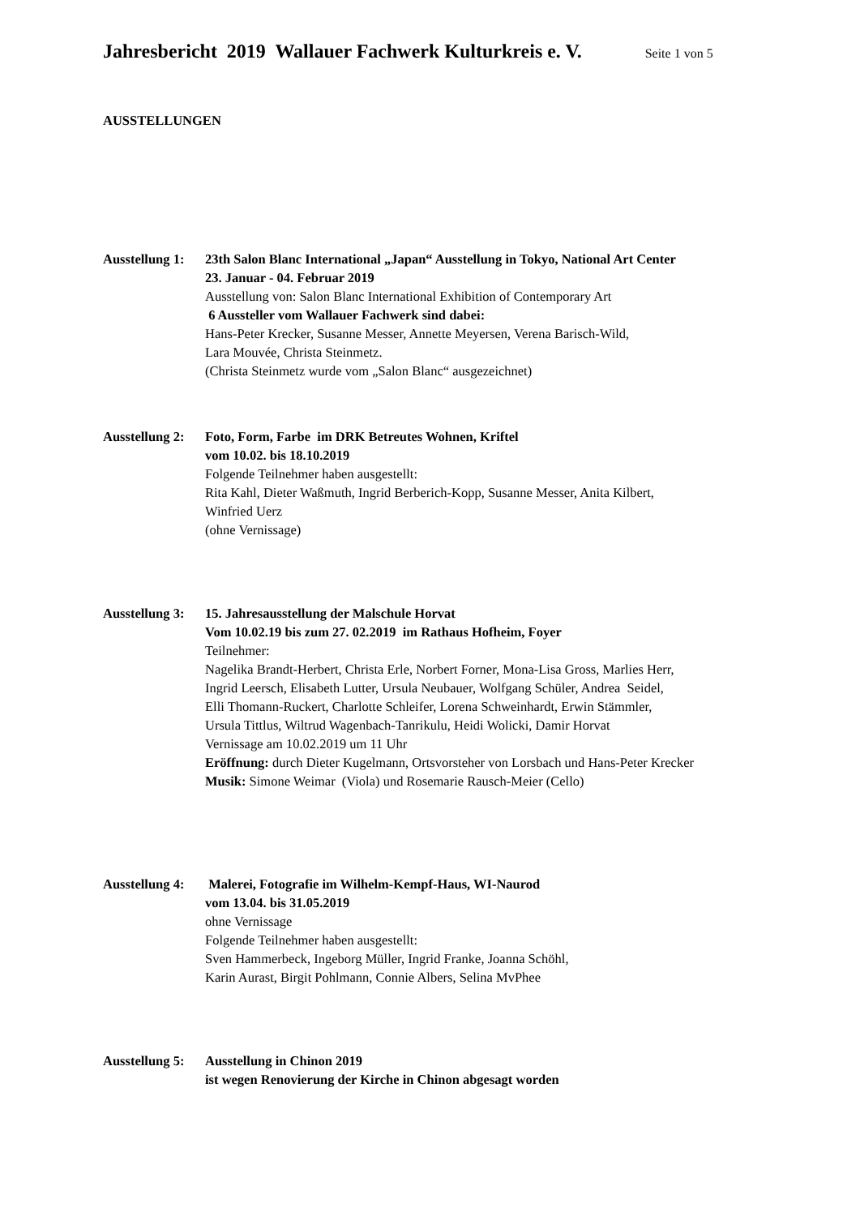Jahresbericht 2019 Wallauer Fachwerk Kulturkreis e. V. Seite 1 von 5
AUSSTELLUNGEN
Ausstellung 1:
23th Salon Blanc International „Japan“ Ausstellung in Tokyo, National Art Center
23. Januar - 04. Februar 2019
Ausstellung von: Salon Blanc International Exhibition of Contemporary Art
6 Aussteller vom Wallauer Fachwerk sind dabei:
Hans-Peter Krecker, Susanne Messer, Annette Meyersen, Verena Barisch-Wild,
Lara Mouvée, Christa Steinmetz.
(Christa Steinmetz wurde vom „Salon Blanc“ ausgezeichnet)
Ausstellung 2:
Foto, Form, Farbe im DRK Betreutes Wohnen, Kriftel
vom 10.02. bis 18.10.2019
Folgende Teilnehmer haben ausgestellt:
Rita Kahl, Dieter Waßmuth, Ingrid Berberich-Kopp, Susanne Messer, Anita Kilbert,
Winfried Uerz
(ohne Vernissage)
Ausstellung 3:
15. Jahresausstellung der Malschule Horvat
Vom 10.02.19 bis zum 27. 02.2019 im Rathaus Hofheim, Foyer
Teilnehmer:
Nagelika Brandt-Herbert, Christa Erle, Norbert Forner, Mona-Lisa Gross, Marlies Herr,
Ingrid Leersch, Elisabeth Lutter, Ursula Neubauer, Wolfgang Schüler, Andrea Seidel,
Elli Thomann-Ruckert, Charlotte Schleifer, Lorena Schweinhardt, Erwin Stämmler,
Ursula Tittlus, Wiltrud Wagenbach-Tanrikulu, Heidi Wolicki, Damir Horvat
Vernissage am 10.02.2019 um 11 Uhr
Eröffnung: durch Dieter Kugelmann, Ortsvorsteher von Lorsbach und Hans-Peter Krecker
Musik: Simone Weimar (Viola) und Rosemarie Rausch-Meier (Cello)
Ausstellung 4:
Malerei, Fotografie im Wilhelm-Kempf-Haus, WI-Naurod
vom 13.04. bis 31.05.2019
ohne Vernissage
Folgende Teilnehmer haben ausgestellt:
Sven Hammerbeck, Ingeborg Müller, Ingrid Franke, Joanna Schöhl,
Karin Aurast, Birgit Pohlmann, Connie Albers, Selina MvPhee
Ausstellung 5:
Ausstellung in Chinon 2019
ist wegen Renovierung der Kirche in Chinon abgesagt worden